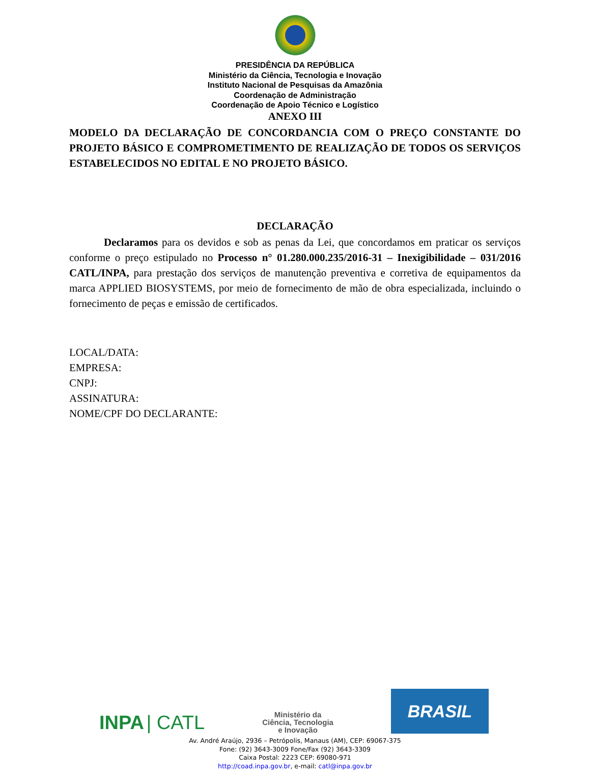PRESIDÊNCIA DA REPÚBLICA
Ministério da Ciência, Tecnologia e Inovação
Instituto Nacional de Pesquisas da Amazônia
Coordenação de Administração
Coordenação de Apoio Técnico e Logístico
ANEXO III
MODELO DA DECLARAÇÃO DE CONCORDANCIA COM O PREÇO CONSTANTE DO PROJETO BÁSICO E COMPROMETIMENTO DE REALIZAÇÃO DE TODOS OS SERVIÇOS ESTABELECIDOS NO EDITAL E NO PROJETO BÁSICO.
DECLARAÇÃO
Declaramos para os devidos e sob as penas da Lei, que concordamos em praticar os serviços conforme o preço estipulado no Processo n° 01.280.000.235/2016-31 – Inexigibilidade – 031/2016 CATL/INPA, para prestação dos serviços de manutenção preventiva e corretiva de equipamentos da marca APPLIED BIOSYSTEMS, por meio de fornecimento de mão de obra especializada, incluindo o fornecimento de peças e emissão de certificados.
LOCAL/DATA:
EMPRESA:
CNPJ:
ASSINATURA:
NOME/CPF DO DECLARANTE:
INPA | CATL
Ministério da
Ciência, Tecnologia
e Inovação
BRASIL
Av. André Araújo, 2936 – Petrópolis, Manaus (AM), CEP: 69067-375
Fone: (92) 3643-3009 Fone/Fax (92) 3643-3309
Caixa Postal: 2223 CEP: 69080-971
http://coad.inpa.gov.br, e-mail: catl@inpa.gov.br